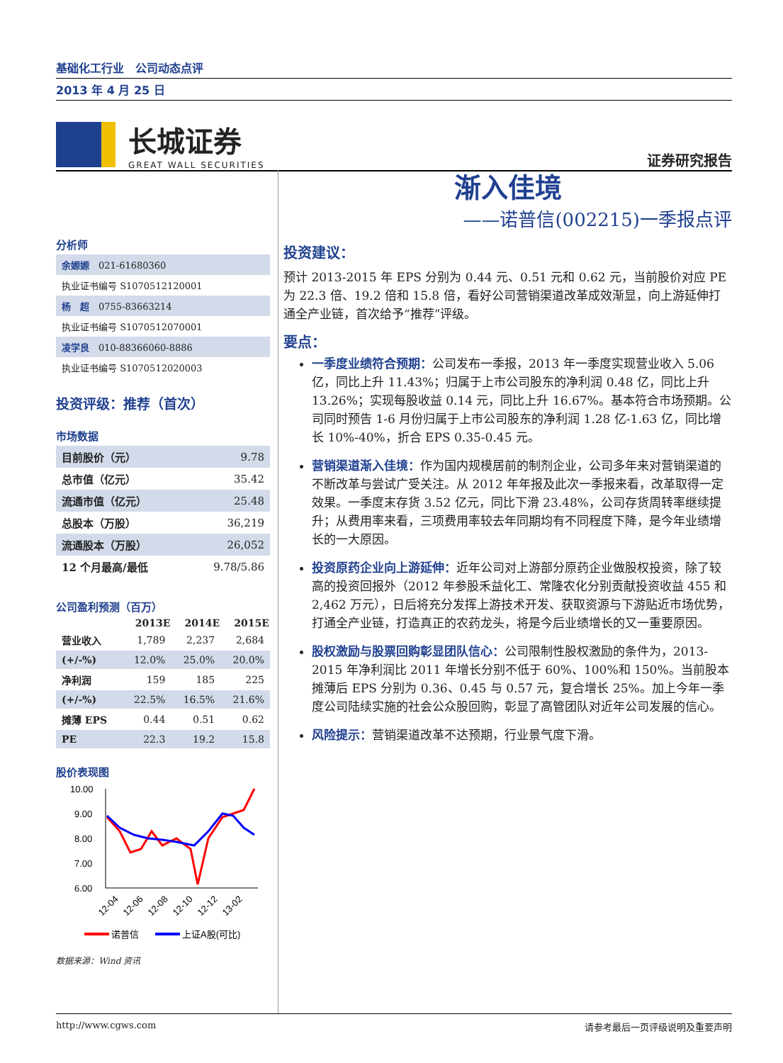基础化工行业　公司动态点评
2013 年 4 月 25 日
长城证券
GREAT WALL SECURITIES
证券研究报告
分析师
| 余嫄嫄 021-61680360 |
| 执业证书编号 S1070512120001 |
| 杨 超 0755-83663214 |
| 执业证书编号 S1070512070001 |
| 凌学良 010-88366060-8886 |
| 执业证书编号 S1070512020003 |
投资评级：推荐（首次）
市场数据
| 目前股价（元） | 9.78 |
| 总市值（亿元） | 35.42 |
| 流通市值（亿元） | 25.48 |
| 总股本（万股） | 36,219 |
| 流通股本（万股） | 26,052 |
| 12 个月最高/最低 | 9.78/5.86 |
公司盈利预测（百万）
| | 2013E | 2014E | 2015E |
| --- | --- | --- | --- |
| 营业收入 | 1,789 | 2,237 | 2,684 |
| (+/-%) | 12.0% | 25.0% | 20.0% |
| 净利润 | 159 | 185 | 225 |
| (+/-%) | 22.5% | 16.5% | 21.6% |
| 摊薄 EPS | 0.44 | 0.51 | 0.62 |
| PE | 22.3 | 19.2 | 15.8 |
股价表现图
10.00
9.00
8.00
7.00
6.00
12-04
12-06
12-08
12-10
12-12
13-02
诺普信
上证A股(可比)
数据来源：Wind 资讯
渐入佳境
——诺普信(002215)一季报点评
投资建议：
预计 2013-2015 年 EPS 分别为 0.44 元、0.51 元和 0.62 元，当前股价对应 PE 为 22.3 倍、19.2 倍和 15.8 倍，看好公司营销渠道改革成效渐显，向上游延伸打通全产业链，首次给予“推荐”评级。
要点：
一季度业绩符合预期：公司发布一季报，2013 年一季度实现营业收入 5.06 亿，同比上升 11.43%；归属于上市公司股东的净利润 0.48 亿，同比上升 13.26%；实现每股收益 0.14 元，同比上升 16.67%。基本符合市场预期。公司同时预告 1-6 月份归属于上市公司股东的净利润 1.28 亿-1.63 亿，同比增长 10%-40%，折合 EPS 0.35-0.45 元。
营销渠道渐入佳境：作为国内规模居前的制剂企业，公司多年来对营销渠道的不断改革与尝试广受关注。从 2012 年年报及此次一季报来看，改革取得一定效果。一季度末存货 3.52 亿元，同比下滑 23.48%，公司存货周转率继续提升；从费用率来看，三项费用率较去年同期均有不同程度下降，是今年业绩增长的一大原因。
投资原药企业向上游延伸：近年公司对上游部分原药企业做股权投资，除了较高的投资回报外（2012 年参股禾益化工、常隆农化分别贡献投资收益 455 和 2,462 万元），日后将充分发挥上游技术开发、获取资源与下游贴近市场优势，打通全产业链，打造真正的农药龙头，将是今后业绩增长的又一重要原因。
股权激励与股票回购彰显团队信心：公司限制性股权激励的条件为，2013-2015 年净利润比 2011 年增长分别不低于 60%、100%和 150%。当前股本摊薄后 EPS 分别为 0.36、0.45 与 0.57 元，复合增长 25%。加上今年一季度公司陆续实施的社会公众股回购，彰显了高管团队对近年公司发展的信心。
风险提示：营销渠道改革不达预期，行业景气度下滑。
http://www.cgws.com 请参考最后一页评级说明及重要声明